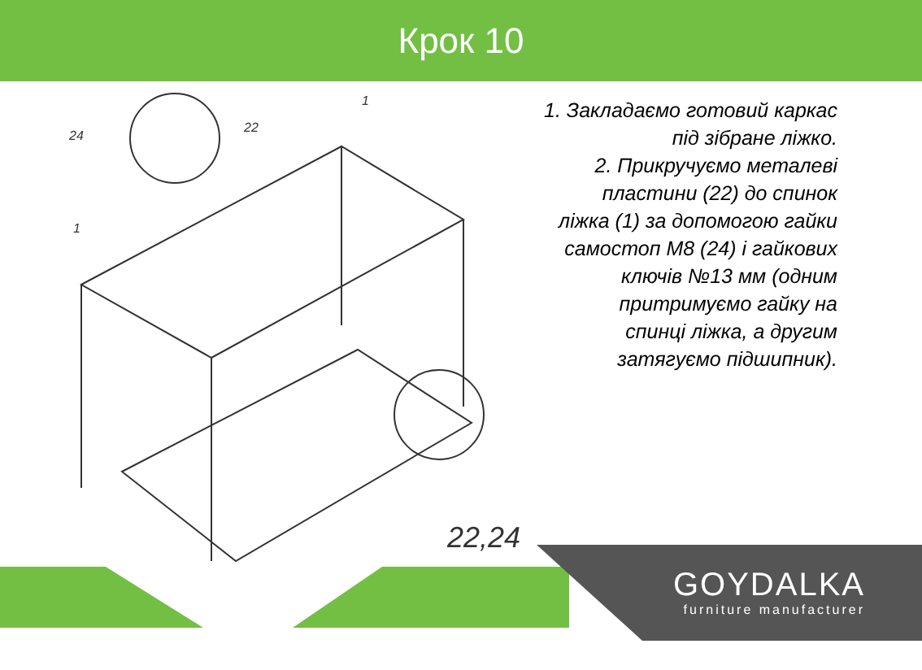Крок 10
24
22
1
1
22,24
1. Закладаємо готовий каркас
під зібране ліжко.
2. Прикручуємо металеві
пластини (22) до спинок
ліжка (1) за допомогою гайки
самостоп М8 (24) і гайкових
ключів №13 мм (одним
притримуємо гайку на
спинці ліжка, а другим
затягуємо підшипник).
GOYDALKA
furniture manufacturer